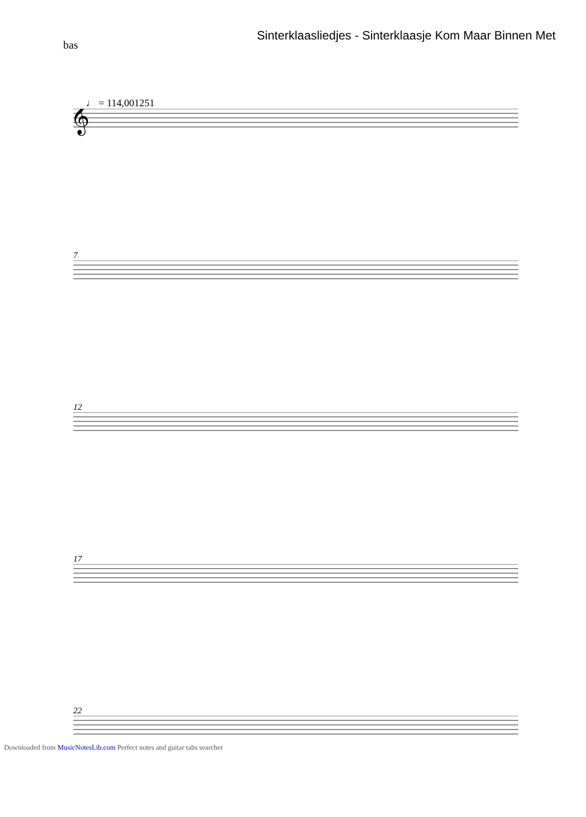Sinterklaasliedjes - Sinterklaasje Kom Maar Binnen Met
bas
♩ = 114,001251
𝄞
7
12
17
22
Downloaded from MusicNotesLib.com Perfect notes and guitar tabs searcher